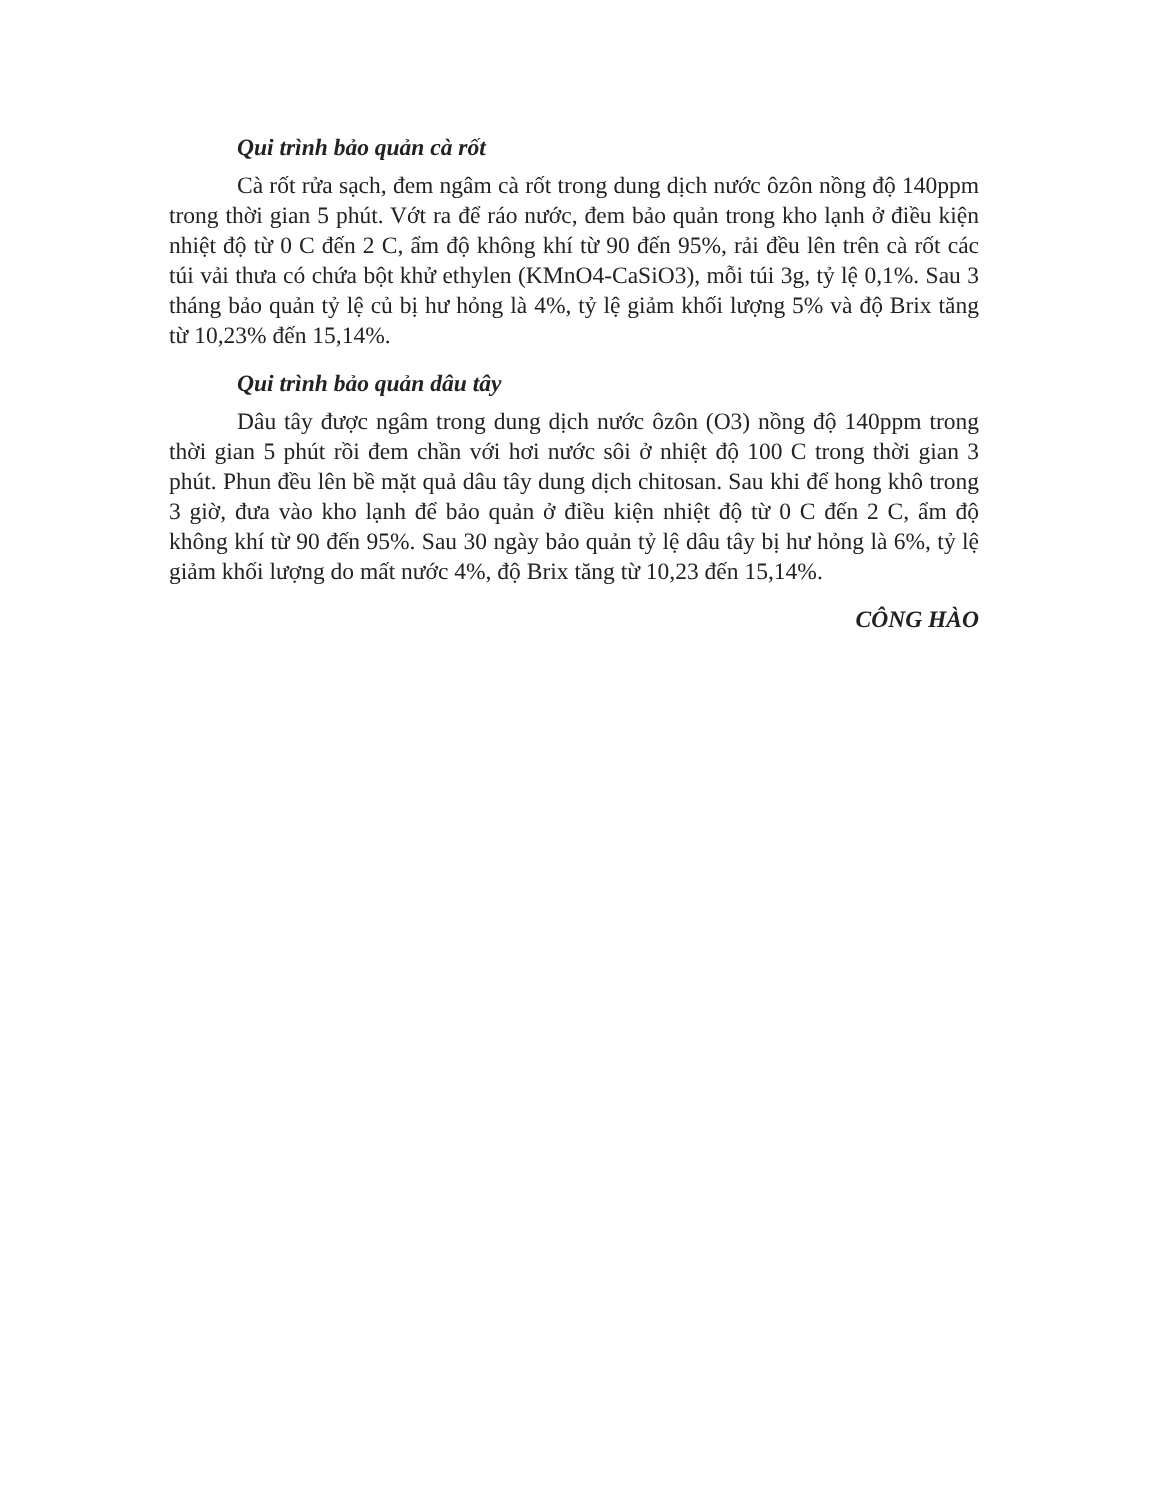Qui trình bảo quản cà rốt
Cà rốt rửa sạch, đem ngâm cà rốt trong dung dịch nước ôzôn nồng độ 140ppm trong thời gian 5 phút. Vớt ra để ráo nước, đem bảo quản trong kho lạnh ở điều kiện nhiệt độ từ 0 C đến 2 C, ẩm độ không khí từ 90 đến 95%, rải đều lên trên cà rốt các túi vải thưa có chứa bột khử ethylen (KMnO4-CaSiO3), mỗi túi 3g, tỷ lệ 0,1%. Sau 3 tháng bảo quản tỷ lệ củ bị hư hỏng là 4%, tỷ lệ giảm khối lượng 5% và độ Brix tăng từ 10,23% đến 15,14%.
Qui trình bảo quản dâu tây
Dâu tây được ngâm trong dung dịch nước ôzôn (O3) nồng độ 140ppm trong thời gian 5 phút rồi đem chần với hơi nước sôi ở nhiệt độ 100 C trong thời gian 3 phút. Phun đều lên bề mặt quả dâu tây dung dịch chitosan. Sau khi để hong khô trong 3 giờ, đưa vào kho lạnh để bảo quản ở điều kiện nhiệt độ từ 0 C đến 2 C, ẩm độ không khí từ 90 đến 95%. Sau 30 ngày bảo quản tỷ lệ dâu tây bị hư hỏng là 6%, tỷ lệ giảm khối lượng do mất nước 4%, độ Brix tăng từ 10,23 đến 15,14%.
CÔNG HÀO